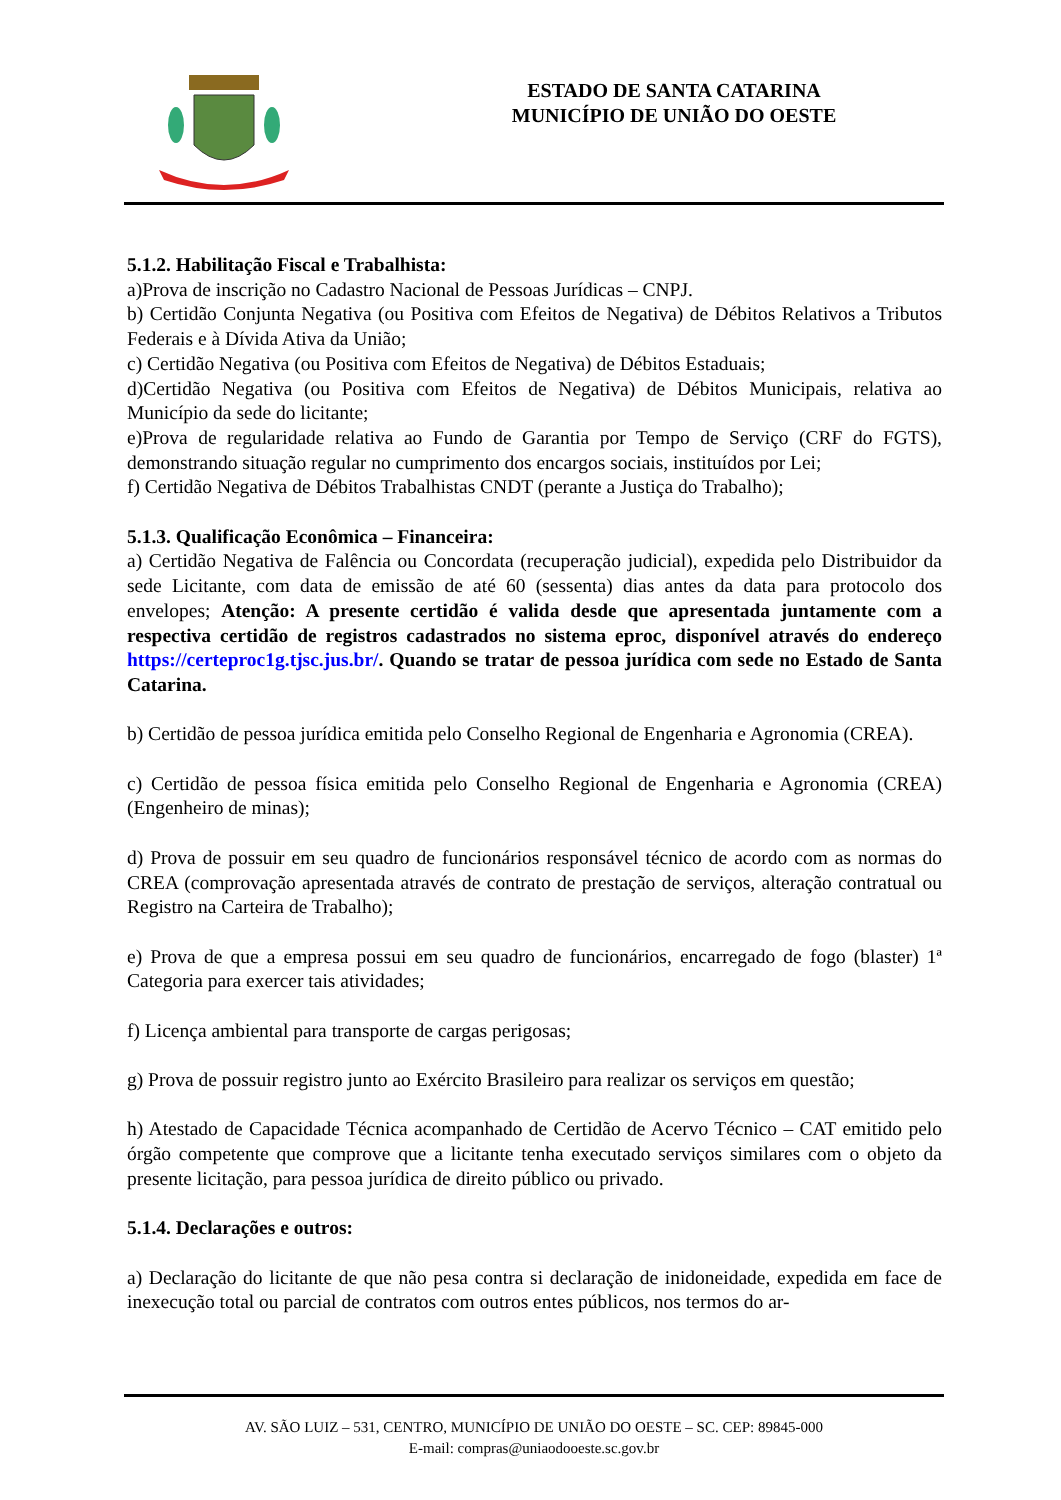ESTADO DE SANTA CATARINA
MUNICÍPIO DE UNIÃO DO OESTE
5.1.2. Habilitação Fiscal e Trabalhista:
a)Prova de inscrição no Cadastro Nacional de Pessoas Jurídicas – CNPJ.
b) Certidão Conjunta Negativa (ou Positiva com Efeitos de Negativa) de Débitos Relativos a Tributos Federais e à Dívida Ativa da União;
c) Certidão Negativa (ou Positiva com Efeitos de Negativa) de Débitos Estaduais;
d)Certidão Negativa (ou Positiva com Efeitos de Negativa) de Débitos Municipais, relativa ao Município da sede do licitante;
e)Prova de regularidade relativa ao Fundo de Garantia por Tempo de Serviço (CRF do FGTS), demonstrando situação regular no cumprimento dos encargos sociais, instituídos por Lei;
f) Certidão Negativa de Débitos Trabalhistas CNDT (perante a Justiça do Trabalho);
5.1.3. Qualificação Econômica – Financeira:
a) Certidão Negativa de Falência ou Concordata (recuperação judicial), expedida pelo Distribuidor da sede Licitante, com data de emissão de até 60 (sessenta) dias antes da data para protocolo dos envelopes; Atenção: A presente certidão é valida desde que apresentada juntamente com a respectiva certidão de registros cadastrados no sistema eproc, disponível através do endereço https://certeproc1g.tjsc.jus.br/. Quando se tratar de pessoa jurídica com sede no Estado de Santa Catarina.
b) Certidão de pessoa jurídica emitida pelo Conselho Regional de Engenharia e Agronomia (CREA).
c) Certidão de pessoa física emitida pelo Conselho Regional de Engenharia e Agronomia (CREA) (Engenheiro de minas);
d) Prova de possuir em seu quadro de funcionários responsável técnico de acordo com as normas do CREA (comprovação apresentada através de contrato de prestação de serviços, alteração contratual ou Registro na Carteira de Trabalho);
e) Prova de que a empresa possui em seu quadro de funcionários, encarregado de fogo (blaster) 1ª Categoria para exercer tais atividades;
f) Licença ambiental para transporte de cargas perigosas;
g) Prova de possuir registro junto ao Exército Brasileiro para realizar os serviços em questão;
h) Atestado de Capacidade Técnica acompanhado de Certidão de Acervo Técnico – CAT emitido pelo órgão competente que comprove que a licitante tenha executado serviços similares com o objeto da presente licitação, para pessoa jurídica de direito público ou privado.
5.1.4. Declarações e outros:
a) Declaração do licitante de que não pesa contra si declaração de inidoneidade, expedida em face de inexecução total ou parcial de contratos com outros entes públicos, nos termos do ar-
AV. SÃO LUIZ – 531, CENTRO, MUNICÍPIO DE UNIÃO DO OESTE – SC. CEP: 89845-000
E-mail: compras@uniaodooeste.sc.gov.br